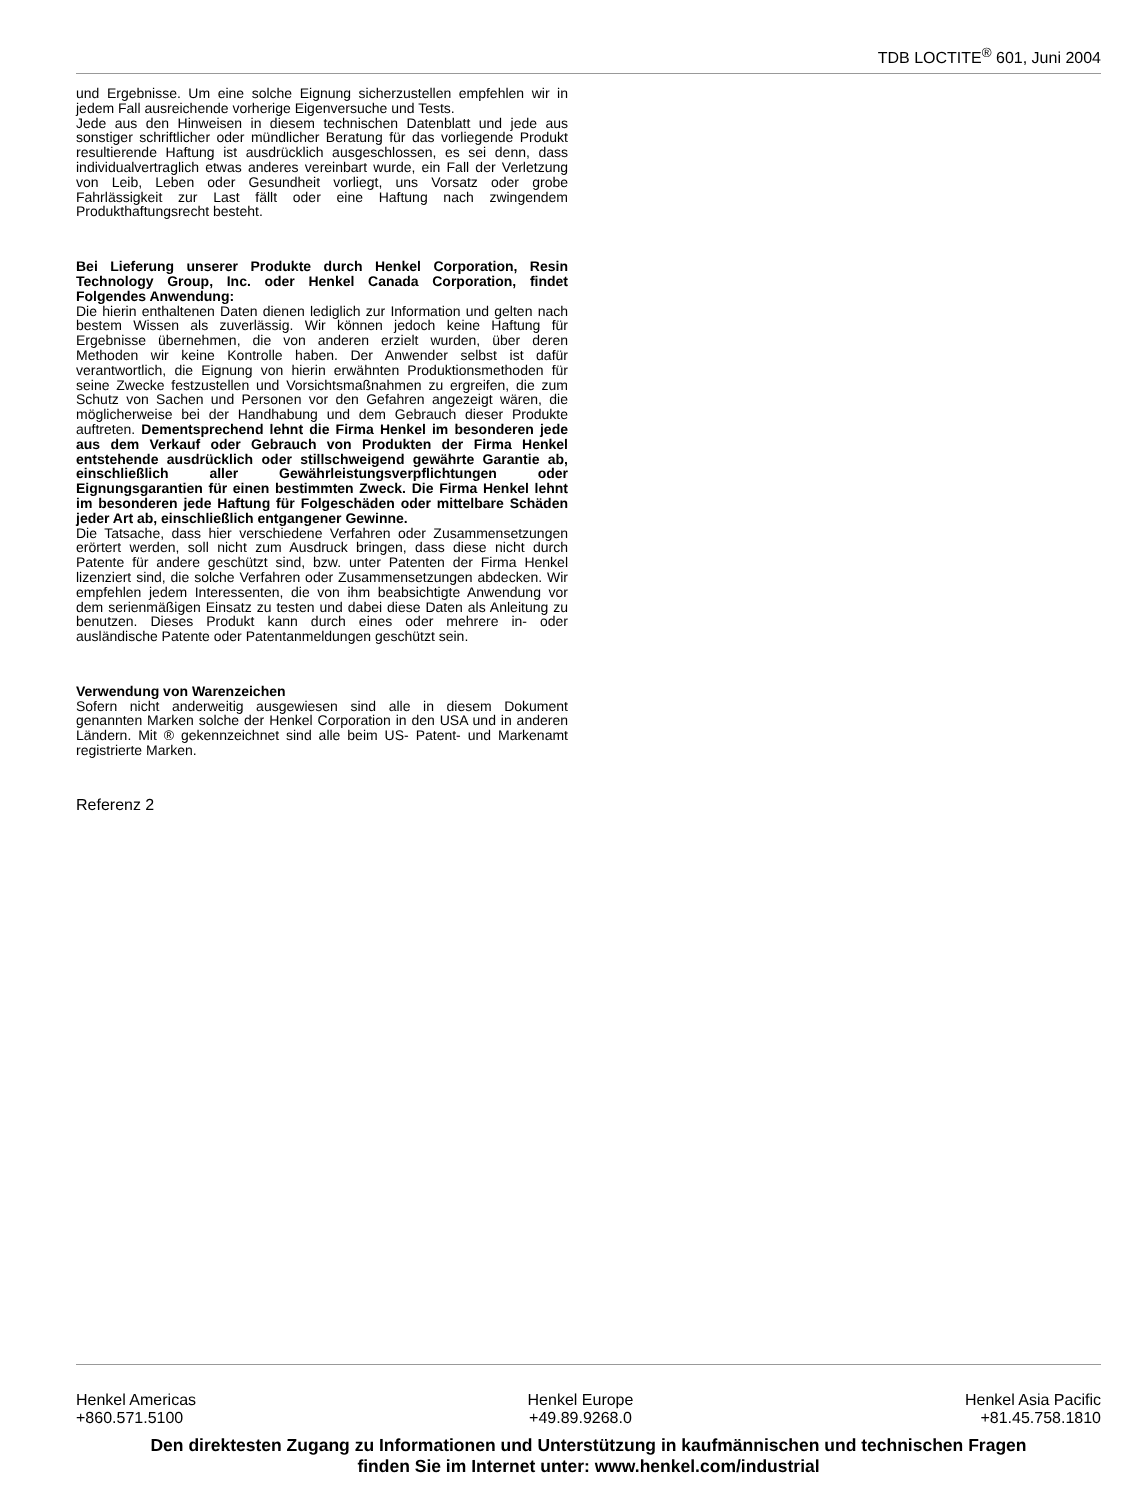TDB LOCTITE<sup>®</sup> 601, Juni 2004
und Ergebnisse. Um eine solche Eignung sicherzustellen empfehlen wir in jedem Fall ausreichende vorherige Eigenversuche und Tests.
Jede aus den Hinweisen in diesem technischen Datenblatt und jede aus sonstiger schriftlicher oder mündlicher Beratung für das vorliegende Produkt resultierende Haftung ist ausdrücklich ausgeschlossen, es sei denn, dass individualvertraglich etwas anderes vereinbart wurde, ein Fall der Verletzung von Leib, Leben oder Gesundheit vorliegt, uns Vorsatz oder grobe Fahrlässigkeit zur Last fällt oder eine Haftung nach zwingendem Produkthaftungsrecht besteht.
Bei Lieferung unserer Produkte durch Henkel Corporation, Resin Technology Group, Inc. oder Henkel Canada Corporation, findet Folgendes Anwendung:
Die hierin enthaltenen Daten dienen lediglich zur Information und gelten nach bestem Wissen als zuverlässig. Wir können jedoch keine Haftung für Ergebnisse übernehmen, die von anderen erzielt wurden, über deren Methoden wir keine Kontrolle haben. Der Anwender selbst ist dafür verantwortlich, die Eignung von hierin erwähnten Produktionsmethoden für seine Zwecke festzustellen und Vorsichtsmaßnahmen zu ergreifen, die zum Schutz von Sachen und Personen vor den Gefahren angezeigt wären, die möglicherweise bei der Handhabung und dem Gebrauch dieser Produkte auftreten. Dementsprechend lehnt die Firma Henkel im besonderen jede aus dem Verkauf oder Gebrauch von Produkten der Firma Henkel entstehende ausdrücklich oder stillschweigend gewährte Garantie ab, einschließlich aller Gewährleistungsverpflichtungen oder Eignungsgarantien für einen bestimmten Zweck. Die Firma Henkel lehnt im besonderen jede Haftung für Folgeschäden oder mittelbare Schäden jeder Art ab, einschließlich entgangener Gewinne.
Die Tatsache, dass hier verschiedene Verfahren oder Zusammensetzungen erörtert werden, soll nicht zum Ausdruck bringen, dass diese nicht durch Patente für andere geschützt sind, bzw. unter Patenten der Firma Henkel lizenziert sind, die solche Verfahren oder Zusammensetzungen abdecken. Wir empfehlen jedem Interessenten, die von ihm beabsichtigte Anwendung vor dem serienmäßigen Einsatz zu testen und dabei diese Daten als Anleitung zu benutzen. Dieses Produkt kann durch eines oder mehrere in- oder ausländische Patente oder Patentanmeldungen geschützt sein.
Verwendung von Warenzeichen
Sofern nicht anderweitig ausgewiesen sind alle in diesem Dokument genannten Marken solche der Henkel Corporation in den USA und in anderen Ländern. Mit ® gekennzeichnet sind alle beim US- Patent- und Markenamt registrierte Marken.
Referenz 2
Henkel Americas
+860.571.5100
Henkel Europe
+49.89.9268.0
Henkel Asia Pacific
+81.45.758.1810
Den direktesten Zugang zu Informationen und Unterstützung in kaufmännischen und technischen Fragen
finden Sie im Internet unter: www.henkel.com/industrial